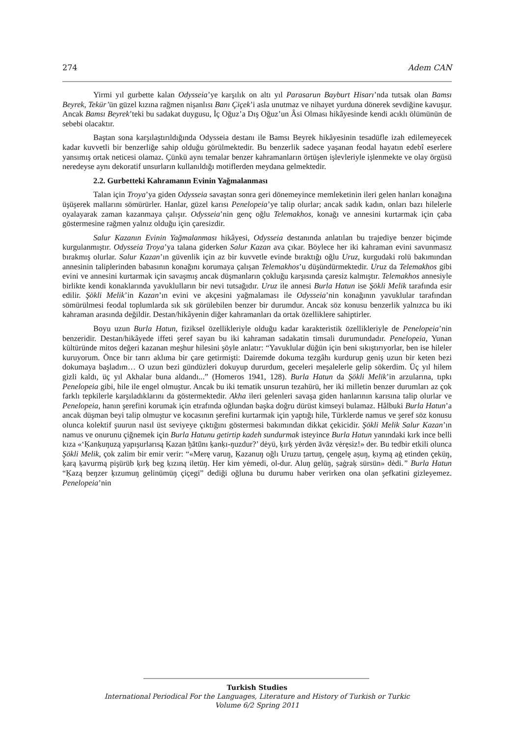274 Adem CAN
Yirmi yıl gurbette kalan Odysseia’ye karşılık on altı yıl Parasarun Bayburt Hisarı’nda tutsak olan Bamsı Beyrek, Tekür’ün güzel kızına rağmen nişanlısı Banı Çiçek’i asla unutmaz ve nihayet yurduna dönerek sevdiğine kavuşur. Ancak Bamsı Beyrek’teki bu sadakat duygusu, İç Oğuz’a Dış Oğuz’un Âsi Olması hikâyesinde kendi acıklı ölümünün de sebebi olacaktır.
Baştan sona karşılaştırıldığında Odysseia destanı ile Bamsı Beyrek hikâyesinin tesadüfle izah edilemeyecek kadar kuvvetli bir benzerliğe sahip olduğu görülmektedir. Bu benzerlik sadece yaşanan feodal hayatın edebî eserlere yansımış ortak neticesi olamaz. Çünkü aynı temalar benzer kahramanların örtüşen işlevleriyle işlenmekte ve olay örgüsü neredeyse aynı dekoratif unsurların kullanıldığı motiflerden meydana gelmektedir.
2.2. Gurbetteki Kahramanın Evinin Yağmalanması
Talan için Troya’ya giden Odysseia savaştan sonra geri dönemeyince memleketinin ileri gelen hanları konağına üşüşerek mallarını sömürürler. Hanlar, güzel karısı Penelopeia’ye talip olurlar; ancak sadık kadın, onları bazı hilelerle oyalayarak zaman kazanmaya çalışır. Odysseia’nin genç oğlu Telemakhos, konağı ve annesini kurtarmak için çaba göstermesine rağmen yalnız olduğu için çaresizdir.
Salur Kazanın Evinin Yağmalanması hikâyesi, Odysseia destanında anlatılan bu trajediye benzer biçimde kurgulanmıştır. Odysseia Troya’ya talana giderken Salur Kazan ava çıkar. Böylece her iki kahraman evini savunmasız bırakmış olurlar. Salur Kazan’ın güvenlik için az bir kuvvetle evinde bıraktığı oğlu Uruz, kurgudaki rolü bakımından annesinin taliplerinden babasının konağını korumaya çalışan Telemakhos’u düşündürmektedir. Uruz da Telemakhos gibi evini ve annesini kurtarmak için savaşmış ancak düşmanların çokluğu karşısında çaresiz kalmıştır. Telemakhos annesiyle birlikte kendi konaklarında yavuklulların bir nevi tutsağıdır. Uruz ile annesi Burla Hatun ise Şökli Melik tarafında esir edilir. Şökli Melik’in Kazan’ın evini ve akçesini yağmalaması ile Odysseia’nin konağının yavuklular tarafından sömürülmesi feodal toplumlarda sık sık görülebilen benzer bir durumdur. Ancak söz konusu benzerlik yalnızca bu iki kahraman arasında değildir. Destan/hikâyenin diğer kahramanları da ortak özelliklere sahiptirler.
Boyu uzun Burla Hatun, fiziksel özellikleriyle olduğu kadar karakteristik özellikleriyle de Penelopeia’nin benzeridir. Destan/hikâyede iffeti şeref sayan bu iki kahraman sadakatin timsali durumundadır. Penelopeia, Yunan kültüründe mitos değeri kazanan meşhur hilesini şöyle anlatır: “Yavuklular düğün için beni sıkıştırıyorlar, ben ise hileler kuruyorum. Önce bir tanrı aklıma bir çare getirmişti: Dairemde dokuma tezgâhı kurdurup geniş uzun bir keten bezi dokumaya başladım… O uzun bezi gündüzleri dokuyup dururdum, geceleri meşalelerle gelip sökerdim. Üç yıl hilem gizli kaldı, üç yıl Akhalar buna aldandı...” (Homeros 1941, 128). Burla Hatun da Şökli Melik’in arzularına, tıpkı Penelopeia gibi, hile ile engel olmuştur. Ancak bu iki tematik unsurun tezahürü, her iki milletin benzer durumları az çok farklı tepkilerle karşıladıklarını da göstermektedir. Akha ileri gelenleri savaşa giden hanlarının karısına talip olurlar ve Penelopeia, hanın şerefini korumak için etrafında oğlundan başka doğru dürüst kimseyi bulamaz. Hâlbuki Burla Hatun’a ancak düşman beyi talip olmuştur ve kocasının şerefini kurtarmak için yaptığı hile, Türklerde namus ve şeref söz konusu olunca kolektif şuurun nasıl üst seviyeye çıktığını göstermesi bakımından dikkat çekicidir. Şökli Melik Salur Kazan’ın namus ve onurunu çiğnemek için Burla Hatunu getirtip kadeh sundurmak isteyince Burla Hatun yanındaki kırk ince belli kıza «‘Ḳanḳuŋuzą yapışurlarısą Ḳazan ḫātūnı ḳanḳı-ŋuzdur?’ dėyü, ḳırḳ yėrden āvāz vėręsiz!» der. Bu tedbir etkili olunca Şökli Melik, çok zalim bir emir verir: “«Merę varuŋ, Ḳazanuŋ oğlı Uruzu ṭartuŋ, çengelę aṣuŋ, ḳıymą aġ etinden çeküŋ, ḳarą ḳavurmą pişürüb ḳırḳ beg ḳızıną iletüŋ. Her kim yėmedi, ol-dur. Aluŋ gelüŋ, ṣaġraḳ sürsün» dėdi.” Burla Hatun “Ḳazą beŋzer ḳızumuŋ gelinümüŋ çiçegi” dediği oğluna bu durumu haber verirken ona olan şefkatini gizleyemez. Penelopeia’nin
Turkish Studies
International Periodical For the Languages, Literature and History of Turkish or Turkic
Volume 6/2 Spring 2011